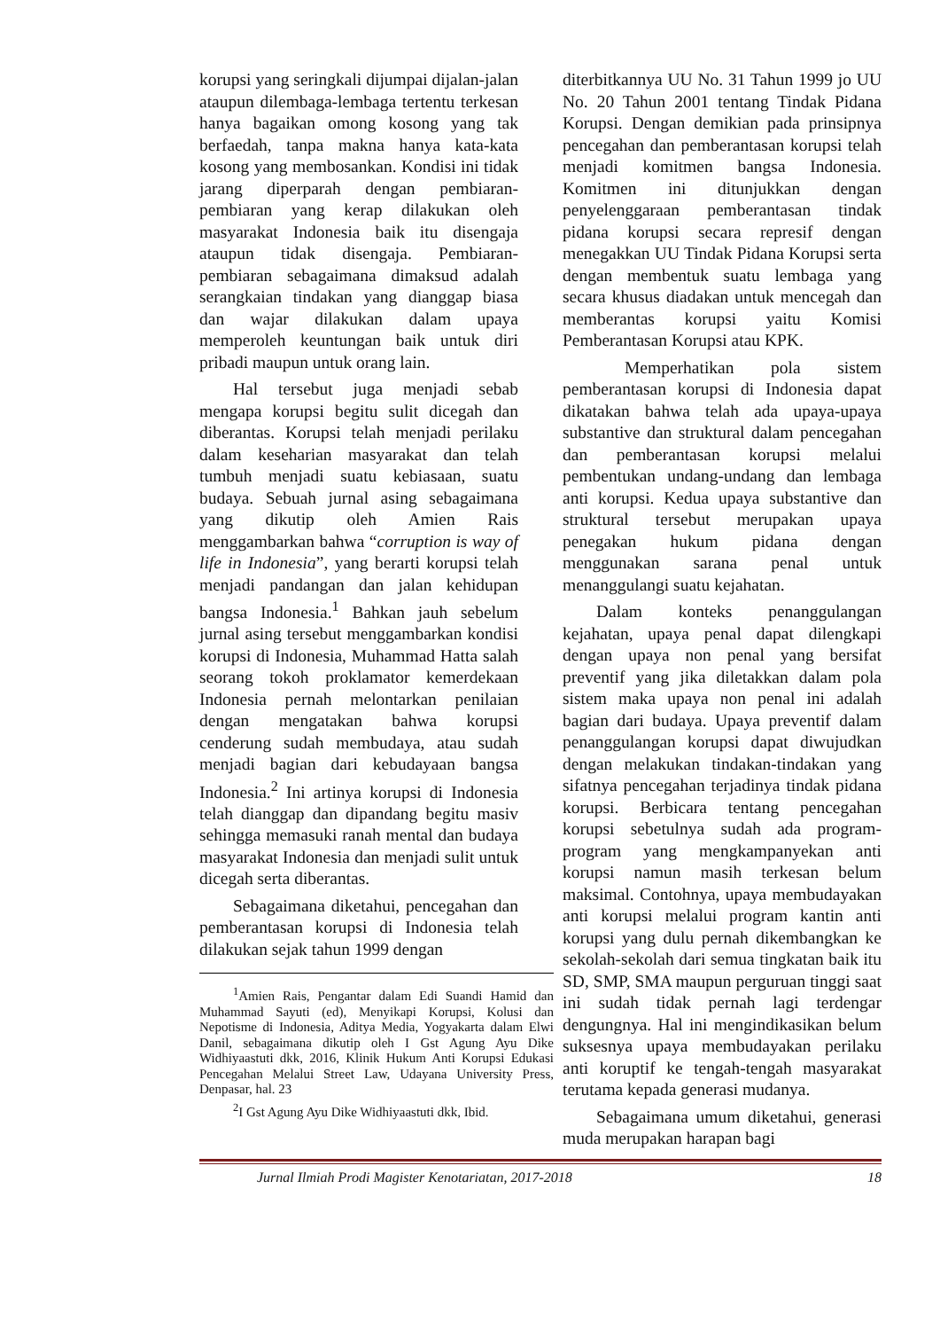korupsi yang seringkali dijumpai dijalan-jalan ataupun dilembaga-lembaga tertentu terkesan hanya bagaikan omong kosong yang tak berfaedah, tanpa makna hanya kata-kata kosong yang membosankan. Kondisi ini tidak jarang diperparah dengan pembiaran-pembiaran yang kerap dilakukan oleh masyarakat Indonesia baik itu disengaja ataupun tidak disengaja. Pembiaran-pembiaran sebagaimana dimaksud adalah serangkaian tindakan yang dianggap biasa dan wajar dilakukan dalam upaya memperoleh keuntungan baik untuk diri pribadi maupun untuk orang lain.
Hal tersebut juga menjadi sebab mengapa korupsi begitu sulit dicegah dan diberantas. Korupsi telah menjadi perilaku dalam keseharian masyarakat dan telah tumbuh menjadi suatu kebiasaan, suatu budaya. Sebuah jurnal asing sebagaimana yang dikutip oleh Amien Rais menggambarkan bahwa “corruption is way of life in Indonesia”, yang berarti korupsi telah menjadi pandangan dan jalan kehidupan bangsa Indonesia.<sup>1</sup> Bahkan jauh sebelum jurnal asing tersebut menggambarkan kondisi korupsi di Indonesia, Muhammad Hatta salah seorang tokoh proklamator kemerdekaan Indonesia pernah melontarkan penilaian dengan mengatakan bahwa korupsi cenderung sudah membudaya, atau sudah menjadi bagian dari kebudayaan bangsa Indonesia.<sup>2</sup> Ini artinya korupsi di Indonesia telah dianggap dan dipandang begitu masiv sehingga memasuki ranah mental dan budaya masyarakat Indonesia dan menjadi sulit untuk dicegah serta diberantas.
Sebagaimana diketahui, pencegahan dan pemberantasan korupsi di Indonesia telah dilakukan sejak tahun 1999 dengan
<sup>1</sup> Amien Rais, Pengantar dalam Edi Suandi Hamid dan Muhammad Sayuti (ed), Menyikapi Korupsi, Kolusi dan Nepotisme di Indonesia, Aditya Media, Yogyakarta dalam Elwi Danil, sebagaimana dikutip oleh I Gst Agung Ayu Dike Widhiyaastuti dkk, 2016, Klinik Hukum Anti Korupsi Edukasi Pencegahan Melalui Street Law, Udayana University Press, Denpasar, hal. 23
<sup>2</sup> I Gst Agung Ayu Dike Widhiyaastuti dkk, Ibid.
diterbitkannya UU No. 31 Tahun 1999 jo UU No. 20 Tahun 2001 tentang Tindak Pidana Korupsi. Dengan demikian pada prinsipnya pencegahan dan pemberantasan korupsi telah menjadi komitmen bangsa Indonesia. Komitmen ini ditunjukkan dengan penyelenggaraan pemberantasan tindak pidana korupsi secara represif dengan menegakkan UU Tindak Pidana Korupsi serta dengan membentuk suatu lembaga yang secara khusus diadakan untuk mencegah dan memberantas korupsi yaitu Komisi Pemberantasan Korupsi atau KPK.
Memperhatikan pola sistem pemberantasan korupsi di Indonesia dapat dikatakan bahwa telah ada upaya-upaya substantive dan struktural dalam pencegahan dan pemberantasan korupsi melalui pembentukan undang-undang dan lembaga anti korupsi. Kedua upaya substantive dan struktural tersebut merupakan upaya penegakan hukum pidana dengan menggunakan sarana penal untuk menanggulangi suatu kejahatan.
Dalam konteks penanggulangan kejahatan, upaya penal dapat dilengkapi dengan upaya non penal yang bersifat preventif yang jika diletakkan dalam pola sistem maka upaya non penal ini adalah bagian dari budaya. Upaya preventif dalam penanggulangan korupsi dapat diwujudkan dengan melakukan tindakan-tindakan yang sifatnya pencegahan terjadinya tindak pidana korupsi. Berbicara tentang pencegahan korupsi sebetulnya sudah ada program-program yang mengkampanyekan anti korupsi namun masih terkesan belum maksimal. Contohnya, upaya membudayakan anti korupsi melalui program kantin anti korupsi yang dulu pernah dikembangkan ke sekolah-sekolah dari semua tingkatan baik itu SD, SMP, SMA maupun perguruan tinggi saat ini sudah tidak pernah lagi terdengar dengungnya. Hal ini mengindikasikan belum suksesnya upaya membudayakan perilaku anti koruptif ke tengah-tengah masyarakat terutama kepada generasi mudanya.
Sebagaimana umum diketahui, generasi muda merupakan harapan bagi
Jurnal Ilmiah Prodi Magister Kenotariatan, 2017-2018 18